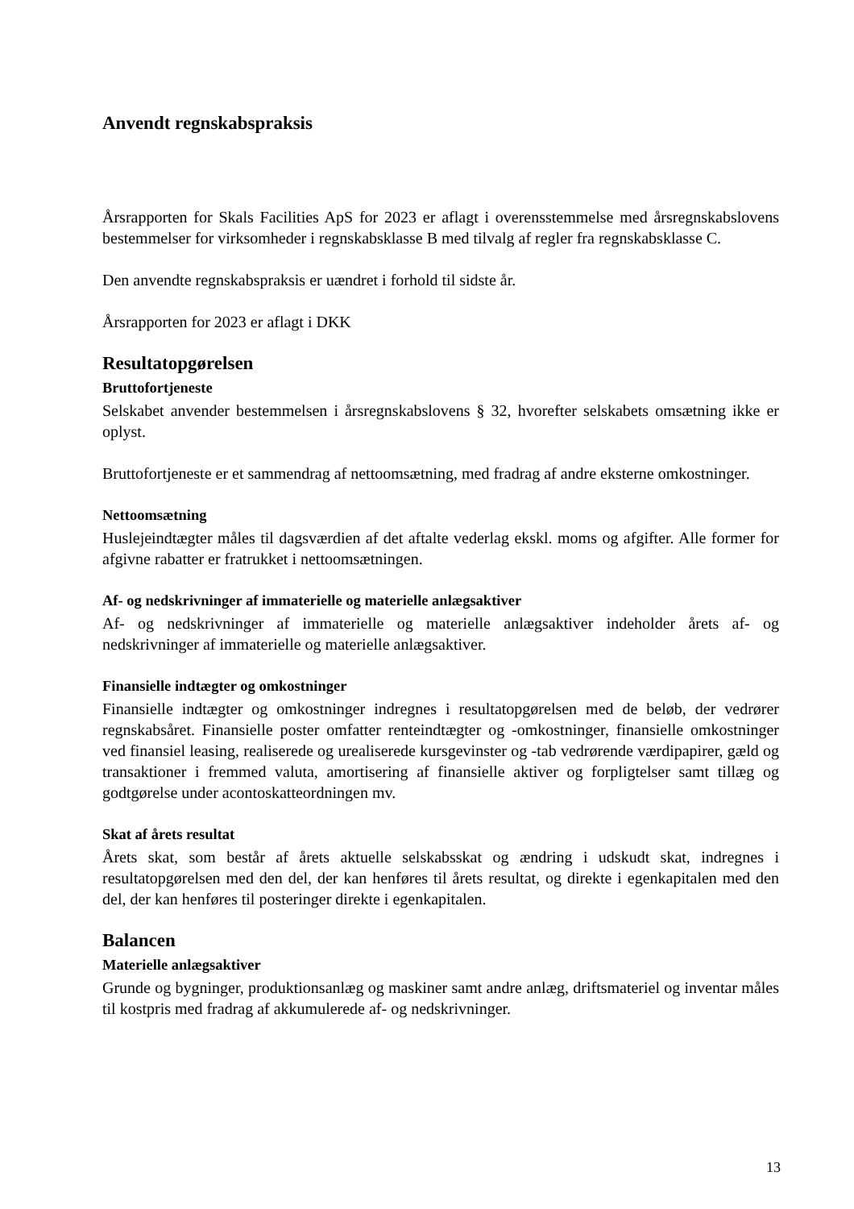Anvendt regnskabspraksis
Årsrapporten for Skals Facilities ApS for 2023 er aflagt i overensstemmelse med årsregnskabslovens bestemmelser for virksomheder i regnskabsklasse B med tilvalg af regler fra regnskabsklasse C.
Den anvendte regnskabspraksis er uændret i forhold til sidste år.
Årsrapporten for 2023 er aflagt i DKK
Resultatopgørelsen
Bruttofortjeneste
Selskabet anvender bestemmelsen i årsregnskabslovens § 32, hvorefter selskabets omsætning ikke er oplyst.
Bruttofortjeneste er et sammendrag af nettoomsætning, med fradrag af andre eksterne omkostninger.
Nettoomsætning
Huslejeindtægter måles til dagsværdien af det aftalte vederlag ekskl. moms og afgifter. Alle former for afgivne rabatter er fratrukket i nettoomsætningen.
Af- og nedskrivninger af immaterielle og materielle anlægsaktiver
Af- og nedskrivninger af immaterielle og materielle anlægsaktiver indeholder årets af- og nedskrivninger af immaterielle og materielle anlægsaktiver.
Finansielle indtægter og omkostninger
Finansielle indtægter og omkostninger indregnes i resultatopgørelsen med de beløb, der vedrører regnskabsåret. Finansielle poster omfatter renteindtægter og -omkostninger, finansielle omkostninger ved finansiel leasing, realiserede og urealiserede kursgevinster og -tab vedrørende værdipapirer, gæld og transaktioner i fremmed valuta, amortisering af finansielle aktiver og forpligtelser samt tillæg og godtgørelse under acontoskatteordningen mv.
Skat af årets resultat
Årets skat, som består af årets aktuelle selskabsskat og ændring i udskudt skat, indregnes i resultatopgørelsen med den del, der kan henføres til årets resultat, og direkte i egenkapitalen med den del, der kan henføres til posteringer direkte i egenkapitalen.
Balancen
Materielle anlægsaktiver
Grunde og bygninger, produktionsanlæg og maskiner samt andre anlæg, driftsmateriel og inventar måles til kostpris med fradrag af akkumulerede af- og nedskrivninger.
13